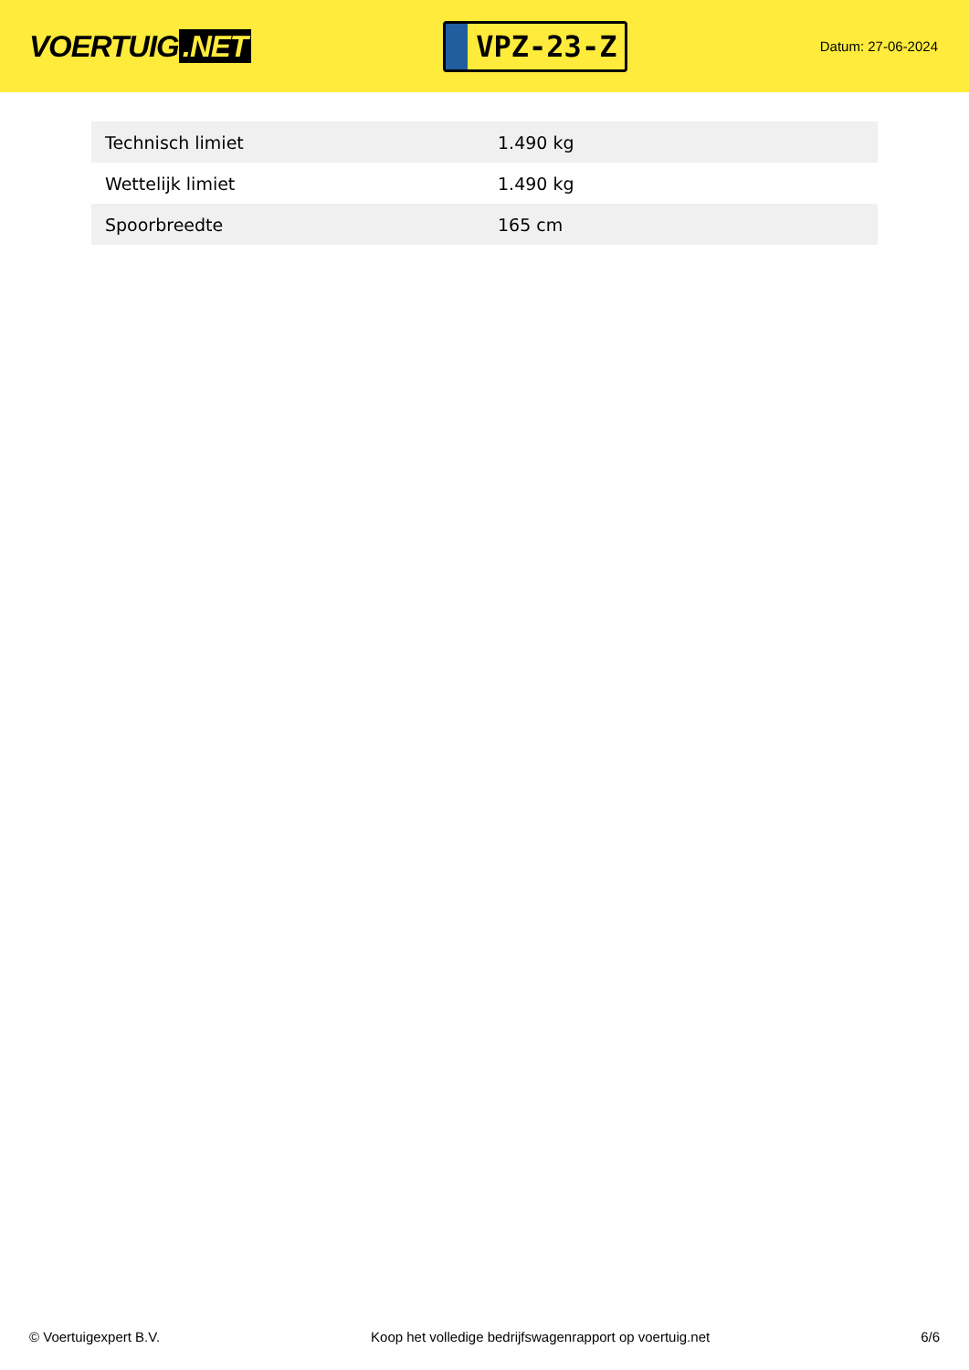VOERTUIG.NET
VPZ-23-Z
Datum: 27-06-2024
| Technisch limiet | 1.490 kg |
| Wettelijk limiet | 1.490 kg |
| Spoorbreedte | 165 cm |
© Voertuigexpert B.V. Koop het volledige bedrijfswagenrapport op voertuig.net 6/6